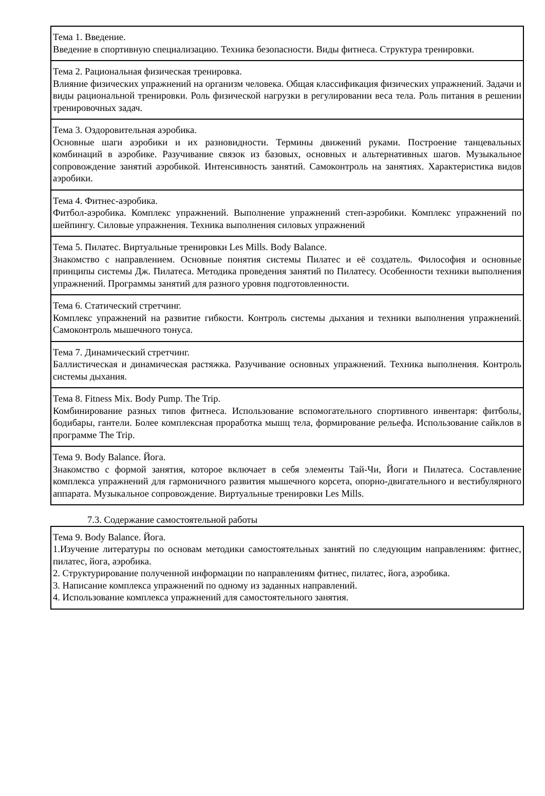| Тема 1. Введение. Введение в спортивную специализацию. Техника безопасности. Виды фитнеса. Структура тренировки. |
| Тема 2. Рациональная физическая тренировка. Влияние физических упражнений на организм человека. Общая классификация физических упражнений. Задачи и виды рациональной тренировки. Роль физической нагрузки в регулировании веса тела. Роль питания в решении тренировочных задач. |
| Тема 3. Оздоровительная аэробика. Основные шаги аэробики и их разновидности. Термины движений руками. Построение танцевальных комбинаций в аэробике. Разучивание связок из базовых, основных и альтернативных шагов. Музыкальное сопровождение занятий аэробикой. Интенсивность занятий. Самоконтроль на занятиях. Характеристика видов аэробики. |
| Тема 4. Фитнес-аэробика. Фитбол-аэробика. Комплекс упражнений. Выполнение упражнений степ-аэробики. Комплекс упражнений по шейпингу. Силовые упражнения. Техника выполнения силовых упражнений |
| Тема 5. Пилатес. Виртуальные тренировки Les Mills. Body Balance. Знакомство с направлением. Основные понятия системы Пилатес и её создатель. Философия и основные принципы системы Дж. Пилатеса. Методика проведения занятий по Пилатесу. Особенности техники выполнения упражнений. Программы занятий для разного уровня подготовленности. |
| Тема 6. Статический стретчинг. Комплекс упражнений на развитие гибкости. Контроль системы дыхания и техники выполнения упражнений. Самоконтроль мышечного тонуса. |
| Тема 7. Динамический стретчинг. Баллистическая и динамическая растяжка. Разучивание основных упражнений. Техника выполнения. Контроль системы дыхания. |
| Тема 8. Fitness Mix. Body Pump. The Trip. Комбинирование разных типов фитнеса. Использование вспомогательного спортивного инвентаря: фитболы, бодибары, гантели. Более комплексная проработка мышц тела, формирование рельефа. Использование сайклов в программе The Trip. |
| Тема 9. Body Balance. Йога. Знакомство с формой занятия, которое включает в себя элементы Тай-Чи, Йоги и Пилатеса. Составление комплекса упражнений для гармоничного развития мышечного корсета, опорно-двигательного и вестибулярного аппарата. Музыкальное сопровождение. Виртуальные тренировки Les Mills. |
7.3. Содержание самостоятельной работы
| Тема 9. Body Balance. Йога. 1.Изучение литературы по основам методики самостоятельных занятий по следующим направлениям: фитнес, пилатес, йога, аэробика. 2. Структурирование полученной информации по направлениям фитнес, пилатес, йога, аэробика. 3. Написание комплекса упражнений по одному из заданных направлений. 4. Использование комплекса упражнений для самостоятельного занятия. |